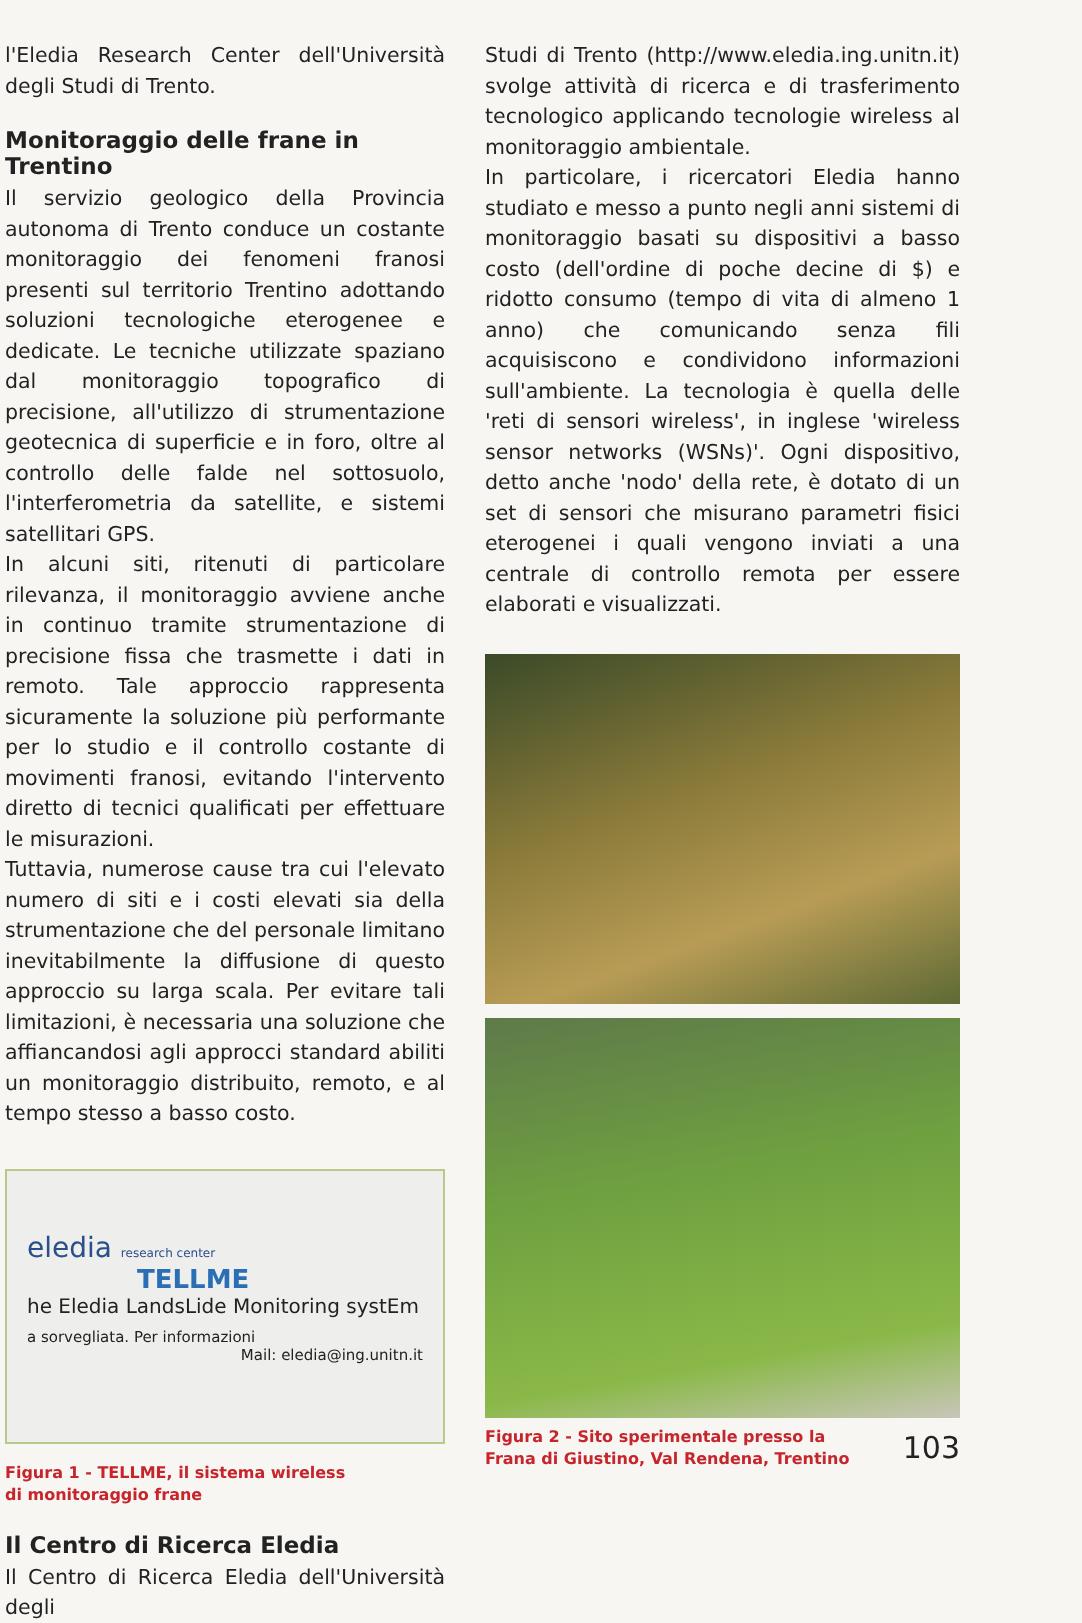l'Eledia Research Center dell'Università degli Studi di Trento.
Monitoraggio delle frane in Trentino
Il servizio geologico della Provincia autonoma di Trento conduce un costante monitoraggio dei fenomeni franosi presenti sul territorio Trentino adottando soluzioni tecnologiche eterogenee e dedicate. Le tecniche utilizzate spaziano dal monitoraggio topografico di precisione, all'utilizzo di strumentazione geotecnica di superficie e in foro, oltre al controllo delle falde nel sottosuolo, l'interferometria da satellite, e sistemi satellitari GPS.
In alcuni siti, ritenuti di particolare rilevanza, il monitoraggio avviene anche in continuo tramite strumentazione di precisione fissa che trasmette i dati in remoto. Tale approccio rappresenta sicuramente la soluzione più performante per lo studio e il controllo costante di movimenti franosi, evitando l'intervento diretto di tecnici qualificati per effettuare le misurazioni.
Tuttavia, numerose cause tra cui l'elevato numero di siti e i costi elevati sia della strumentazione che del personale limitano inevitabilmente la diffusione di questo approccio su larga scala. Per evitare tali limitazioni, è necessaria una soluzione che affiancandosi agli approcci standard abiliti un monitoraggio distribuito, remoto, e al tempo stesso a basso costo.
eledia research center
TELLME
he Eledia LandsLide Monitoring systEm
a sorvegliata. Per informazioni
Mail: eledia@ing.unitn.it
Figura 1 - TELLME, il sistema wireless
di monitoraggio frane
Il Centro di Ricerca Eledia
Il Centro di Ricerca Eledia dell'Università degli
Studi di Trento (http://www.eledia.ing.unitn.it) svolge attività di ricerca e di trasferimento tecnologico applicando tecnologie wireless al monitoraggio ambientale.
In particolare, i ricercatori Eledia hanno studiato e messo a punto negli anni sistemi di monitoraggio basati su dispositivi a basso costo (dell'ordine di poche decine di $) e ridotto consumo (tempo di vita di almeno 1 anno) che comunicando senza fili acquisiscono e condividono informazioni sull'ambiente. La tecnologia è quella delle 'reti di sensori wireless', in inglese 'wireless sensor networks (WSNs)'. Ogni dispositivo, detto anche 'nodo' della rete, è dotato di un set di sensori che misurano parametri fisici eterogenei i quali vengono inviati a una centrale di controllo remota per essere elaborati e visualizzati.
Figura 2 - Sito sperimentale presso la Frana di Giustino, Val Rendena, Trentino
103